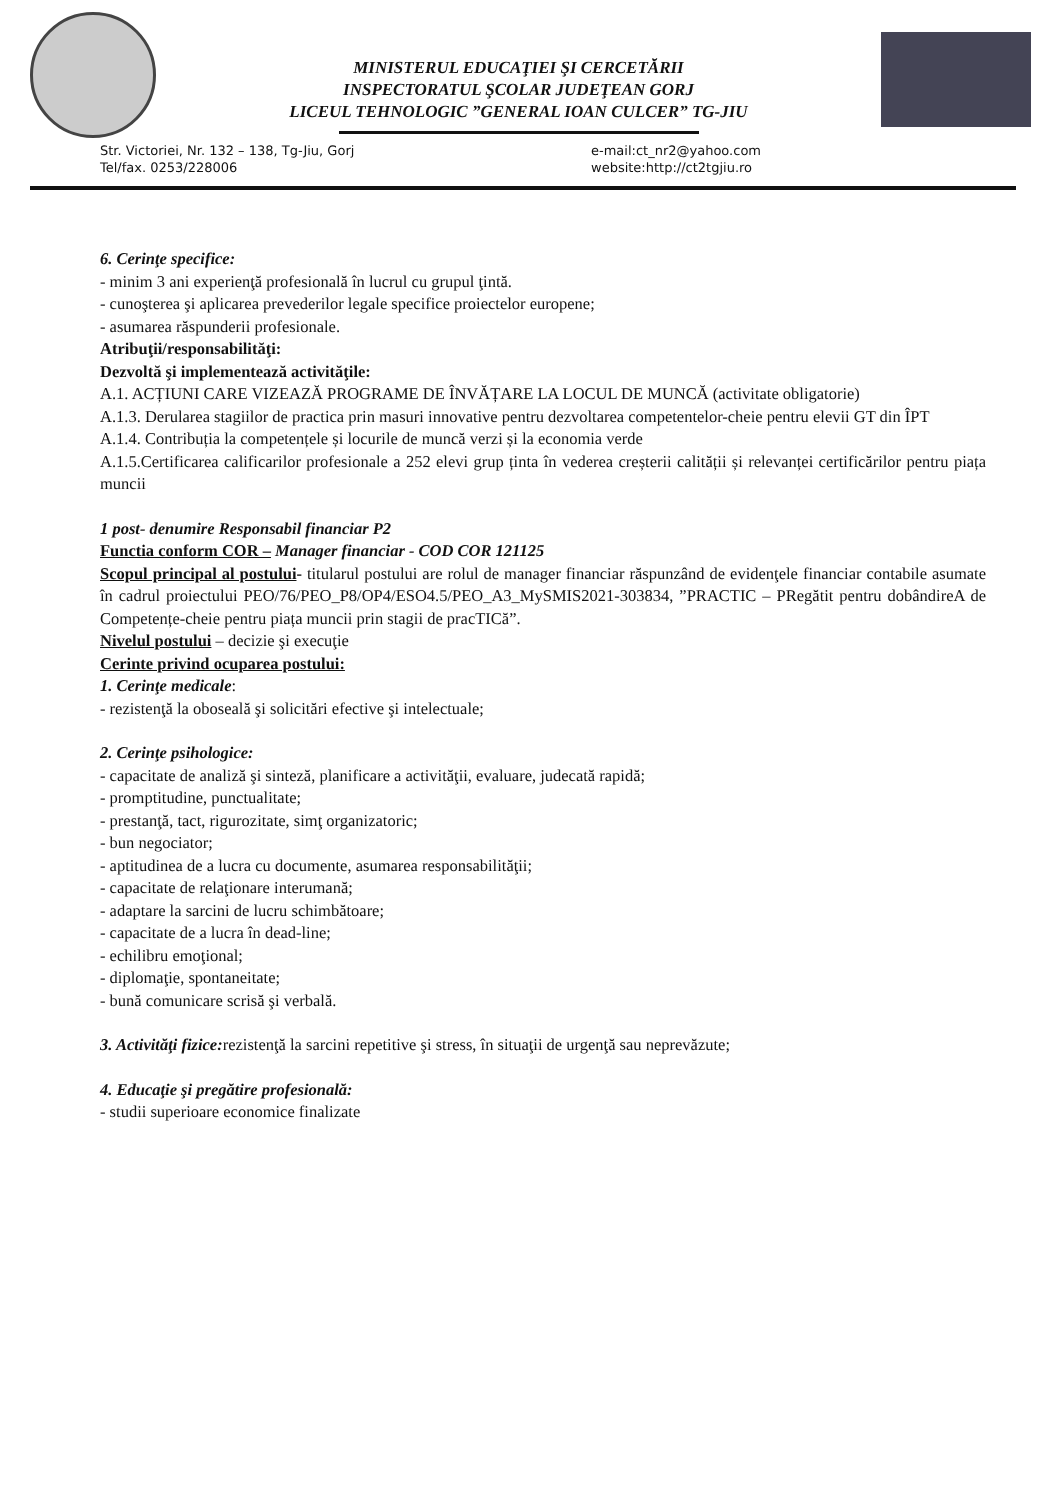MINISTERUL EDUCAŢIEI ŞI CERCETĂRII
INSPECTORATUL ŞCOLAR JUDEŢEAN GORJ
LICEUL TEHNOLOGIC ”GENERAL IOAN CULCER” TG-JIU
Str. Victoriei, Nr. 132 – 138, Tg-Jiu, Gorj
Tel/fax. 0253/228006
e-mail:ct_nr2@yahoo.com
website:http://ct2tgjiu.ro
6. Cerinţe specifice:
- minim 3 ani experienţă profesională în lucrul cu grupul ţintă.
- cunoşterea şi aplicarea prevederilor legale specifice proiectelor europene;
- asumarea răspunderii profesionale.
Atribuţii/responsabilităţi:
Dezvoltă şi implementează activităţile:
A.1. ACȚIUNI CARE VIZEAZĂ PROGRAME DE ÎNVĂȚARE LA LOCUL DE MUNCĂ (activitate obligatorie)
A.1.3. Derularea stagiilor de practica prin masuri innovative pentru dezvoltarea competentelor-cheie pentru elevii GT din ÎPT
A.1.4. Contribuția la competențele și locurile de muncă verzi și la economia verde
A.1.5.Certificarea calificarilor profesionale a 252 elevi grup ținta în vederea creșterii calității și relevanței certificărilor pentru piața muncii
1 post- denumire Responsabil financiar P2
Functia conform COR – Manager financiar - COD COR 121125
Scopul principal al postului- titularul postului are rolul de manager financiar răspunzând de evidenţele financiar contabile asumate în cadrul proiectului PEO/76/PEO_P8/OP4/ESO4.5/PEO_A3_MySMIS2021-303834, ”PRACTIC – PRegătit pentru dobândireA de Competențe-cheie pentru piața muncii prin stagii de pracTICă”.
Nivelul postului – decizie şi execuţie
Cerinte privind ocuparea postului:
1. Cerinţe medicale:
- rezistenţă la oboseală şi solicitări efective şi intelectuale;
2. Cerinţe psihologice:
- capacitate de analiză şi sinteză, planificare a activităţii, evaluare, judecată rapidă;
- promptitudine, punctualitate;
- prestanţă, tact, rigurozitate, simţ organizatoric;
- bun negociator;
- aptitudinea de a lucra cu documente, asumarea responsabilităţii;
- capacitate de relaţionare interumană;
- adaptare la sarcini de lucru schimbătoare;
- capacitate de a lucra în dead-line;
- echilibru emoţional;
- diplomaţie, spontaneitate;
- bună comunicare scrisă şi verbală.
3. Activităţi fizice: rezistenţă la sarcini repetitive şi stress, în situaţii de urgenţă sau neprevăzute;
4. Educaţie şi pregătire profesională:
- studii superioare economice finalizate